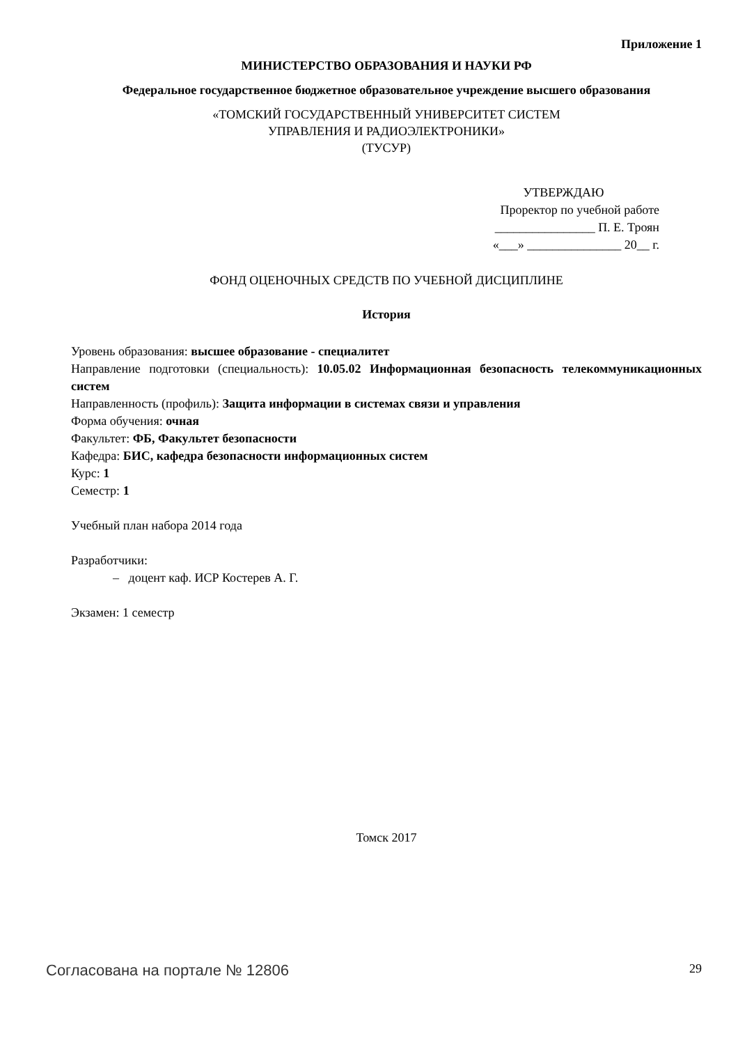Приложение 1
МИНИСТЕРСТВО ОБРАЗОВАНИЯ И НАУКИ РФ
Федеральное государственное бюджетное образовательное учреждение высшего образования
«ТОМСКИЙ ГОСУДАРСТВЕННЫЙ УНИВЕРСИТЕТ СИСТЕМ
УПРАВЛЕНИЯ И РАДИОЭЛЕКТРОНИКИ»
(ТУСУР)
УТВЕРЖДАЮ
Проректор по учебной работе
________________ П. Е. Троян
«___» _______________ 20__ г.
ФОНД ОЦЕНОЧНЫХ СРЕДСТВ ПО УЧЕБНОЙ ДИСЦИПЛИНЕ
История
Уровень образования: высшее образование - специалитет
Направление подготовки (специальность): 10.05.02 Информационная безопасность телекоммуникационных систем
Направленность (профиль): Защита информации в системах связи и управления
Форма обучения: очная
Факультет: ФБ, Факультет безопасности
Кафедра: БИС, кафедра безопасности информационных систем
Курс: 1
Семестр: 1
Учебный план набора 2014 года
Разработчики:
– доцент каф. ИСР Костерев А. Г.
Экзамен: 1 семестр
Томск 2017
Согласована на портале № 12806 29